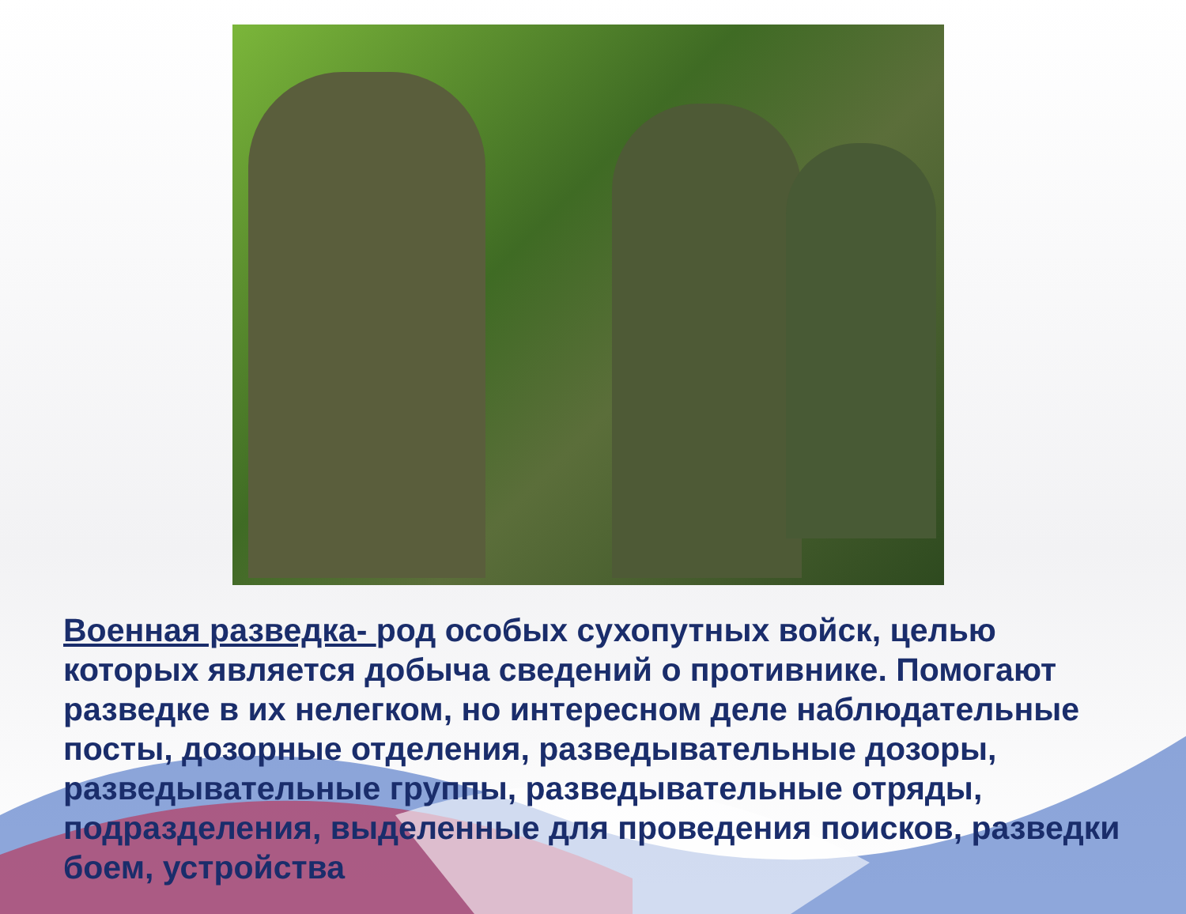Военная разведка- род особых сухопутных войск, целью которых является добыча сведений о противнике. Помогают разведке в их нелегком, но интересном деле наблюдательные посты, дозорные отделения, разведывательные дозоры, разведывательные группы, разведывательные отряды, подразделения, выделенные для проведения поисков, разведки боем, устройства